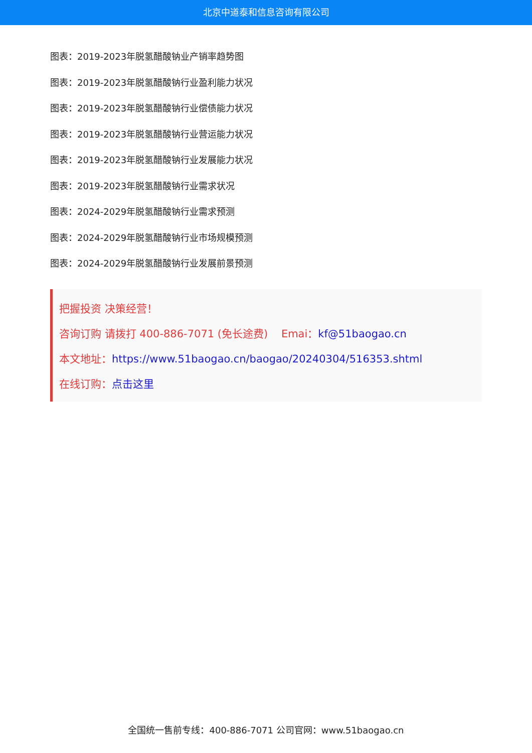北京中道泰和信息咨询有限公司
图表：2019-2023年脱氢醋酸钠业产销率趋势图
图表：2019-2023年脱氢醋酸钠行业盈利能力状况
图表：2019-2023年脱氢醋酸钠行业偿债能力状况
图表：2019-2023年脱氢醋酸钠行业营运能力状况
图表：2019-2023年脱氢醋酸钠行业发展能力状况
图表：2019-2023年脱氢醋酸钠行业需求状况
图表：2024-2029年脱氢醋酸钠行业需求预测
图表：2024-2029年脱氢醋酸钠行业市场规模预测
图表：2024-2029年脱氢醋酸钠行业发展前景预测
把握投资 决策经营！
咨询订购 请拨打 400-886-7071 (免长途费) Emai：kf@51baogao.cn
本文地址：https://www.51baogao.cn/baogao/20240304/516353.shtml
在线订购：点击这里
全国统一售前专线：400-886-7071 公司官网：www.51baogao.cn